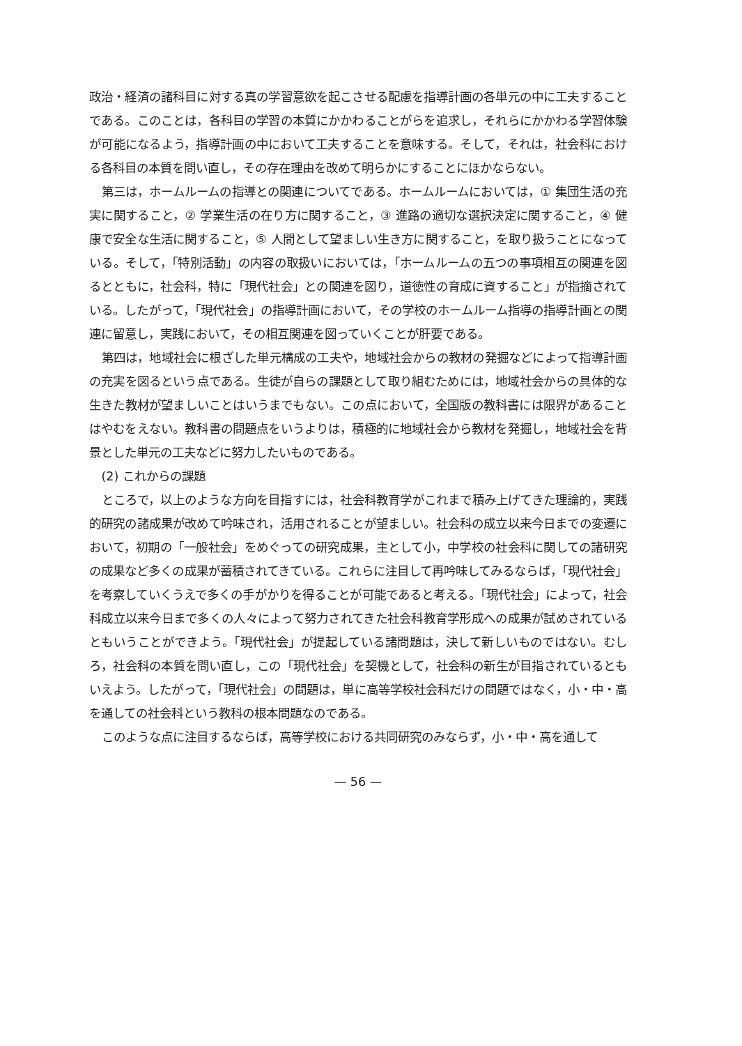政治・経済の諸科目に対する真の学習意欲を起こさせる配慮を指導計画の各単元の中に工夫することである。このことは，各科目の学習の本質にかかわることがらを追求し，それらにかかわる学習体験が可能になるよう，指導計画の中において工夫することを意味する。そして，それは，社会科における各科目の本質を問い直し，その存在理由を改めて明らかにすることにほかならない。
第三は，ホームルームの指導との関連についてである。ホームルームにおいては，① 集団生活の充実に関すること，② 学業生活の在り方に関すること，③ 進路の適切な選択決定に関すること，④ 健康で安全な生活に関すること，⑤ 人間として望ましい生き方に関すること，を取り扱うことになっている。そして，「特別活動」の内容の取扱いにおいては，「ホームルームの五つの事項相互の関連を図るとともに，社会科，特に「現代社会」との関連を図り，道徳性の育成に資すること」が指摘されている。したがって，「現代社会」の指導計画において，その学校のホームルーム指導の指導計画との関連に留意し，実践において，その相互関連を図っていくことが肝要である。
第四は，地域社会に根ざした単元構成の工夫や，地域社会からの教材の発掘などによって指導計画の充実を図るという点である。生徒が自らの課題として取り組むためには，地域社会からの具体的な生きた教材が望ましいことはいうまでもない。この点において，全国版の教科書には限界があることはやむをえない。教科書の問題点をいうよりは，積極的に地域社会から教材を発掘し，地域社会を背景とした単元の工夫などに努力したいものである。
(2) これからの課題
ところで，以上のような方向を目指すには，社会科教育学がこれまで積み上げてきた理論的，実践的研究の諸成果が改めて吟味され，活用されることが望ましい。社会科の成立以来今日までの変遷において，初期の「一般社会」をめぐっての研究成果，主として小，中学校の社会科に関しての諸研究の成果など多くの成果が蓄積されてきている。これらに注目して再吟味してみるならば，「現代社会」を考察していくうえで多くの手がかりを得ることが可能であると考える。「現代社会」によって，社会科成立以来今日まで多くの人々によって努力されてきた社会科教育学形成への成果が試めされているともいうことができよう。「現代社会」が提起している諸問題は，決して新しいものではない。むしろ，社会科の本質を問い直し，この「現代社会」を契機として，社会科の新生が目指されているともいえよう。したがって，「現代社会」の問題は，単に高等学校社会科だけの問題ではなく，小・中・高を通しての社会科という教科の根本問題なのである。
このような点に注目するならば，高等学校における共同研究のみならず，小・中・高を通して
— 56 —